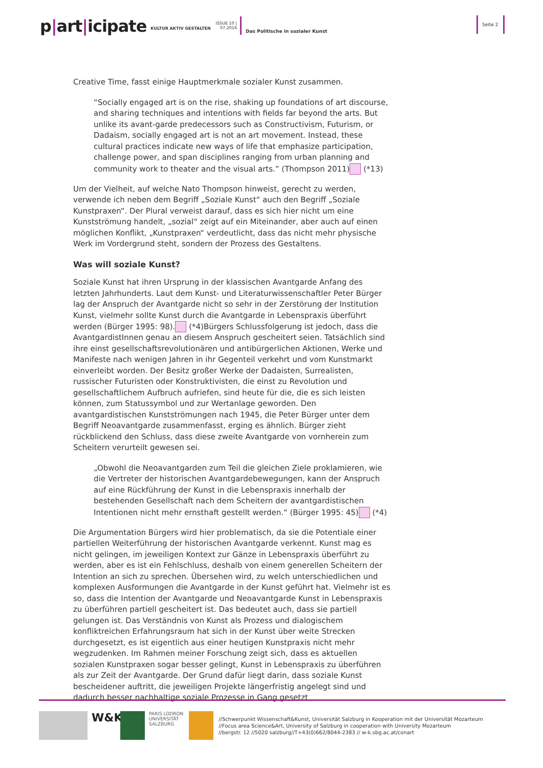p|art|icipate
KULTUR AKTIV GESTALTEN
ISSUE 10 |
07.2016
Das Politische in sozialer Kunst
Seite 2
Creative Time, fasst einige Hauptmerkmale sozialer Kunst zusammen.
“Socially engaged art is on the rise, shaking up foundations of art discourse, and sharing techniques and intentions with fields far beyond the arts. But unlike its avant-garde predecessors such as Constructivism, Futurism, or Dadaism, socially engaged art is not an art movement. Instead, these cultural practices indicate new ways of life that emphasize participation, challenge power, and span disciplines ranging from urban planning and community work to theater and the visual arts.” (Thompson 2011) (*13)
Um der Vielheit, auf welche Nato Thompson hinweist, gerecht zu werden, verwende ich neben dem Begriff „Soziale Kunst“ auch den Begriff „Soziale Kunstpraxen“. Der Plural verweist darauf, dass es sich hier nicht um eine Kunstströmung handelt, „sozial“ zeigt auf ein Miteinander, aber auch auf einen möglichen Konflikt, „Kunstpraxen“ verdeutlicht, dass das nicht mehr physische Werk im Vordergrund steht, sondern der Prozess des Gestaltens.
Was will soziale Kunst?
Soziale Kunst hat ihren Ursprung in der klassischen Avantgarde Anfang des letzten Jahrhunderts. Laut dem Kunst- und Literaturwissenschaftler Peter Bürger lag der Anspruch der Avantgarde nicht so sehr in der Zerstörung der Institution Kunst, vielmehr sollte Kunst durch die Avantgarde in Lebenspraxis überführt werden (Bürger 1995: 98). (*4)Bürgers Schlussfolgerung ist jedoch, dass die AvantgardistInnen genau an diesem Anspruch gescheitert seien. Tatsächlich sind ihre einst gesellschaftsrevolutionären und antibürgerlichen Aktionen, Werke und Manifeste nach wenigen Jahren in ihr Gegenteil verkehrt und vom Kunstmarkt einverleibt worden. Der Besitz großer Werke der Dadaisten, Surrealisten, russischer Futuristen oder Konstruktivisten, die einst zu Revolution und gesellschaftlichem Aufbruch aufriefen, sind heute für die, die es sich leisten können, zum Statussymbol und zur Wertanlage geworden. Den avantgardistischen Kunstströmungen nach 1945, die Peter Bürger unter dem Begriff Neoavantgarde zusammenfasst, erging es ähnlich. Bürger zieht rückblickend den Schluss, dass diese zweite Avantgarde von vornherein zum Scheitern verurteilt gewesen sei.
„Obwohl die Neoavantgarden zum Teil die gleichen Ziele proklamieren, wie die Vertreter der historischen Avantgardebewegungen, kann der Anspruch auf eine Rückführung der Kunst in die Lebenspraxis innerhalb der bestehenden Gesellschaft nach dem Scheitern der avantgardistischen Intentionen nicht mehr ernsthaft gestellt werden.“ (Bürger 1995: 45) (*4)
Die Argumentation Bürgers wird hier problematisch, da sie die Potentiale einer partiellen Weiterführung der historischen Avantgarde verkennt. Kunst mag es nicht gelingen, im jeweiligen Kontext zur Gänze in Lebenspraxis überführt zu werden, aber es ist ein Fehlschluss, deshalb von einem generellen Scheitern der Intention an sich zu sprechen. Übersehen wird, zu welch unterschiedlichen und komplexen Ausformungen die Avantgarde in der Kunst geführt hat. Vielmehr ist es so, dass die Intention der Avantgarde und Neoavantgarde Kunst in Lebenspraxis zu überführen partiell gescheitert ist. Das bedeutet auch, dass sie partiell gelungen ist. Das Verständnis von Kunst als Prozess und dialogischem konfliktreichen Erfahrungsraum hat sich in der Kunst über weite Strecken durchgesetzt, es ist eigentlich aus einer heutigen Kunstpraxis nicht mehr wegzudenken. Im Rahmen meiner Forschung zeigt sich, dass es aktuellen sozialen Kunstpraxen sogar besser gelingt, Kunst in Lebenspraxis zu überführen als zur Zeit der Avantgarde. Der Grund dafür liegt darin, dass soziale Kunst bescheidener auftritt, die jeweiligen Projekte längerfristig angelegt sind und dadurch besser nachhaltige soziale Prozesse in Gang gesetzt
W&K
PARIS LODRON UNIVERSITÄT SALZBURG
//Schwerpunkt Wissenschaft&Kunst, Universität Salzburg in Kooperation mit der Universität Mozarteum
//Focus area Science&Art, University of Salzburg in cooperation with University Mozarteum
//bergstr. 12 //5020 salzburg//T+43(0)662/8044-2383 // w-k.sbg.ac.at/conart